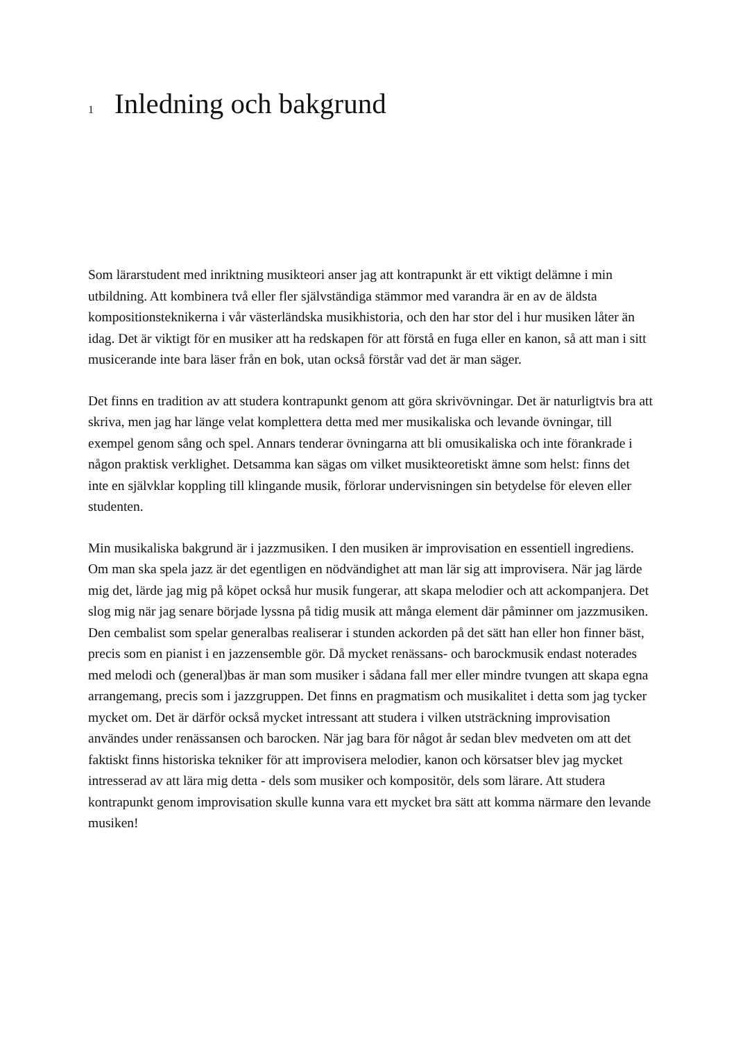1 Inledning och bakgrund
Som lärarstudent med inriktning musikteori anser jag att kontrapunkt är ett viktigt delämne i min utbildning. Att kombinera två eller fler självständiga stämmor med varandra är en av de äldsta kompositionsteknikerna i vår västerländska musikhistoria, och den har stor del i hur musiken låter än idag. Det är viktigt för en musiker att ha redskapen för att förstå en fuga eller en kanon, så att man i sitt musicerande inte bara läser från en bok, utan också förstår vad det är man säger.
Det finns en tradition av att studera kontrapunkt genom att göra skrivövningar. Det är naturligtvis bra att skriva, men jag har länge velat komplettera detta med mer musikaliska och levande övningar, till exempel genom sång och spel. Annars tenderar övningarna att bli omusikaliska och inte förankrade i någon praktisk verklighet. Detsamma kan sägas om vilket musikteoretiskt ämne som helst: finns det inte en självklar koppling till klingande musik, förlorar undervisningen sin betydelse för eleven eller studenten.
Min musikaliska bakgrund är i jazzmusiken. I den musiken är improvisation en essentiell ingrediens. Om man ska spela jazz är det egentligen en nödvändighet att man lär sig att improvisera. När jag lärde mig det, lärde jag mig på köpet också hur musik fungerar, att skapa melodier och att ackompanjera. Det slog mig när jag senare började lyssna på tidig musik att många element där påminner om jazzmusiken. Den cembalist som spelar generalbas realiserar i stunden ackorden på det sätt han eller hon finner bäst, precis som en pianist i en jazzensemble gör. Då mycket renässans- och barockmusik endast noterades med melodi och (general)bas är man som musiker i sådana fall mer eller mindre tvungen att skapa egna arrangemang, precis som i jazzgruppen. Det finns en pragmatism och musikalitet i detta som jag tycker mycket om. Det är därför också mycket intressant att studera i vilken utsträckning improvisation användes under renässansen och barocken. När jag bara för något år sedan blev medveten om att det faktiskt finns historiska tekniker för att improvisera melodier, kanon och körsatser blev jag mycket intresserad av att lära mig detta - dels som musiker och kompositör, dels som lärare. Att studera kontrapunkt genom improvisation skulle kunna vara ett mycket bra sätt att komma närmare den levande musiken!